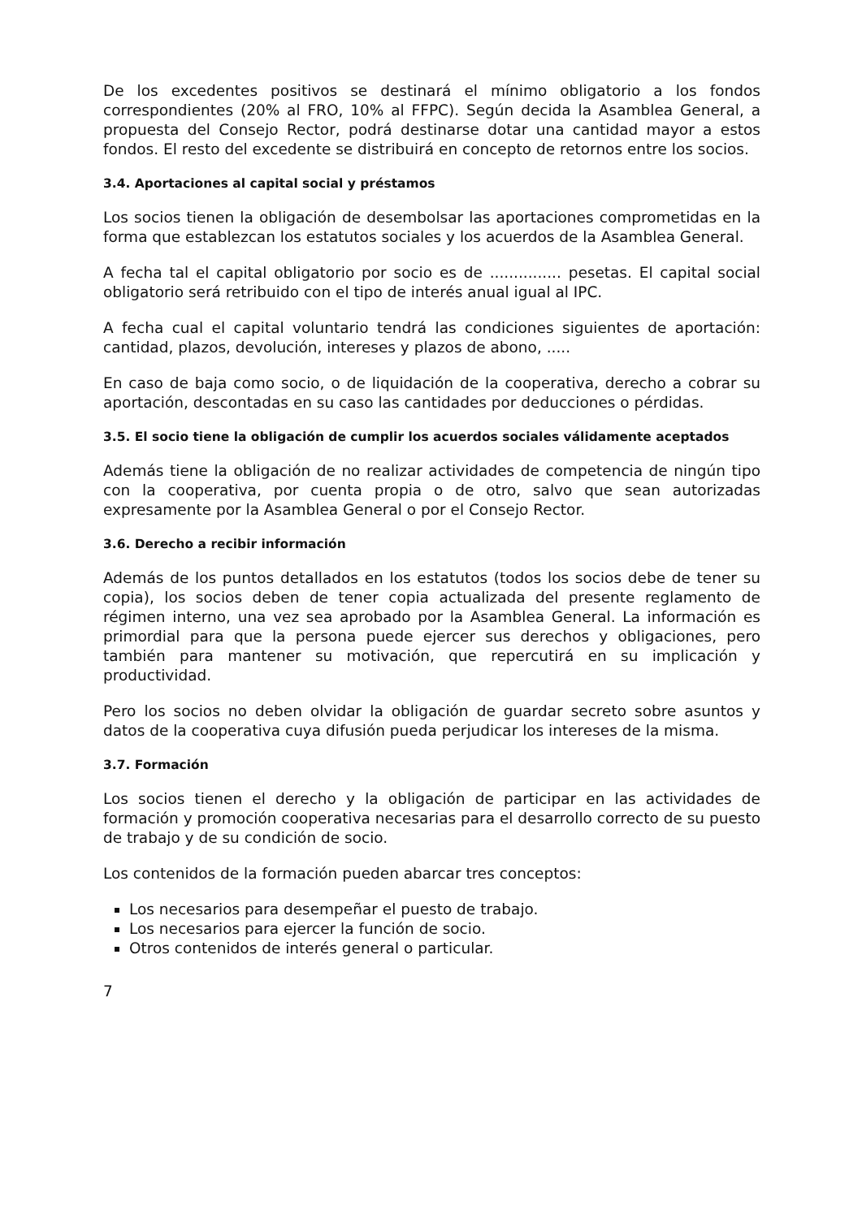De los excedentes positivos se destinará el mínimo obligatorio a los fondos correspondientes (20% al FRO, 10% al FFPC). Según decida la Asamblea General, a propuesta del Consejo Rector, podrá destinarse dotar una cantidad mayor a estos fondos. El resto del excedente se distribuirá en concepto de retornos entre los socios.
3.4. Aportaciones al capital social y préstamos
Los socios tienen la obligación de desembolsar las aportaciones comprometidas en la forma que establezcan los estatutos sociales y los acuerdos de la Asamblea General.
A fecha tal el capital obligatorio por socio es de ............... pesetas. El capital social obligatorio será retribuido con el tipo de interés anual igual al IPC.
A fecha cual el capital voluntario tendrá las condiciones siguientes de aportación: cantidad, plazos, devolución, intereses y plazos de abono, .....
En caso de baja como socio, o de liquidación de la cooperativa, derecho a cobrar su aportación, descontadas en su caso las cantidades por deducciones o pérdidas.
3.5. El socio tiene la obligación de cumplir los acuerdos sociales válidamente aceptados
Además tiene la obligación de no realizar actividades de competencia de ningún tipo con la cooperativa, por cuenta propia o de otro, salvo que sean autorizadas expresamente por la Asamblea General o por el Consejo Rector.
3.6. Derecho a recibir información
Además de los puntos detallados en los estatutos (todos los socios debe de tener su copia), los socios deben de tener copia actualizada del presente reglamento de régimen interno, una vez sea aprobado por la Asamblea General. La información es primordial para que la persona puede ejercer sus derechos y obligaciones, pero también para mantener su motivación, que repercutirá en su implicación y productividad.
Pero los socios no deben olvidar la obligación de guardar secreto sobre asuntos y datos de la cooperativa cuya difusión pueda perjudicar los intereses de la misma.
3.7. Formación
Los socios tienen el derecho y la obligación de participar en las actividades de formación y promoción cooperativa necesarias para el desarrollo correcto de su puesto de trabajo y de su condición de socio.
Los contenidos de la formación pueden abarcar tres conceptos:
Los necesarios para desempeñar el puesto de trabajo.
Los necesarios para ejercer la función de socio.
Otros contenidos de interés general o particular.
7